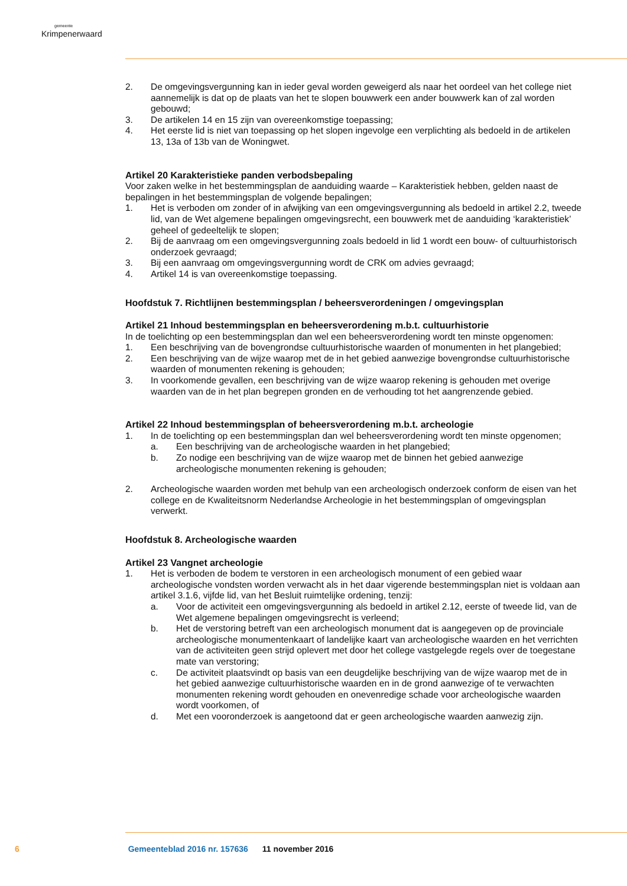gemeente
Krimpenerwaard
2. De omgevingsvergunning kan in ieder geval worden geweigerd als naar het oordeel van het college niet aannemelijk is dat op de plaats van het te slopen bouwwerk een ander bouwwerk kan of zal worden gebouwd;
3. De artikelen 14 en 15 zijn van overeenkomstige toepassing;
4. Het eerste lid is niet van toepassing op het slopen ingevolge een verplichting als bedoeld in de artikelen 13, 13a of 13b van de Woningwet.
Artikel 20 Karakteristieke panden verbodsbepaling
Voor zaken welke in het bestemmingsplan de aanduiding waarde – Karakteristiek hebben, gelden naast de bepalingen in het bestemmingsplan de volgende bepalingen;
1. Het is verboden om zonder of in afwijking van een omgevingsvergunning als bedoeld in artikel 2.2, tweede lid, van de Wet algemene bepalingen omgevingsrecht, een bouwwerk met de aanduiding ‘karakteristiek’ geheel of gedeeltelijk te slopen;
2. Bij de aanvraag om een omgevingsvergunning zoals bedoeld in lid 1 wordt een bouw- of cultuurhistorisch onderzoek gevraagd;
3. Bij een aanvraag om omgevingsvergunning wordt de CRK om advies gevraagd;
4. Artikel 14 is van overeenkomstige toepassing.
Hoofdstuk 7. Richtlijnen bestemmingsplan / beheersverordeningen / omgevingsplan
Artikel 21 Inhoud bestemmingsplan en beheersverordening m.b.t. cultuurhistorie
In de toelichting op een bestemmingsplan dan wel een beheersverordening wordt ten minste opgenomen:
1. Een beschrijving van de bovengrondse cultuurhistorische waarden of monumenten in het plangebied;
2. Een beschrijving van de wijze waarop met de in het gebied aanwezige bovengrondse cultuurhistorische waarden of monumenten rekening is gehouden;
3. In voorkomende gevallen, een beschrijving van de wijze waarop rekening is gehouden met overige waarden van de in het plan begrepen gronden en de verhouding tot het aangrenzende gebied.
Artikel 22 Inhoud bestemmingsplan of beheersverordening m.b.t. archeologie
1. In de toelichting op een bestemmingsplan dan wel beheersverordening wordt ten minste opgenomen;
a. Een beschrijving van de archeologische waarden in het plangebied;
b. Zo nodige een beschrijving van de wijze waarop met de binnen het gebied aanwezige archeologische monumenten rekening is gehouden;
2. Archeologische waarden worden met behulp van een archeologisch onderzoek conform de eisen van het college en de Kwaliteitsnorm Nederlandse Archeologie in het bestemmingsplan of omgevingsplan verwerkt.
Hoofdstuk 8. Archeologische waarden
Artikel 23 Vangnet archeologie
1. Het is verboden de bodem te verstoren in een archeologisch monument of een gebied waar archeologische vondsten worden verwacht als in het daar vigerende bestemmingsplan niet is voldaan aan artikel 3.1.6, vijfde lid, van het Besluit ruimtelijke ordening, tenzij:
a. Voor de activiteit een omgevingsvergunning als bedoeld in artikel 2.12, eerste of tweede lid, van de Wet algemene bepalingen omgevingsrecht is verleend;
b. Het de verstoring betreft van een archeologisch monument dat is aangegeven op de provinciale archeologische monumentenkaart of landelijke kaart van archeologische waarden en het verrichten van de activiteiten geen strijd oplevert met door het college vastgelegde regels over de toegestane mate van verstoring;
c. De activiteit plaatsvindt op basis van een deugdelijke beschrijving van de wijze waarop met de in het gebied aanwezige cultuurhistorische waarden en in de grond aanwezige of te verwachten monumenten rekening wordt gehouden en onevenredige schade voor archeologische waarden wordt voorkomen, of
d. Met een vooronderzoek is aangetoond dat er geen archeologische waarden aanwezig zijn.
6 Gemeenteblad 2016 nr. 157636 11 november 2016